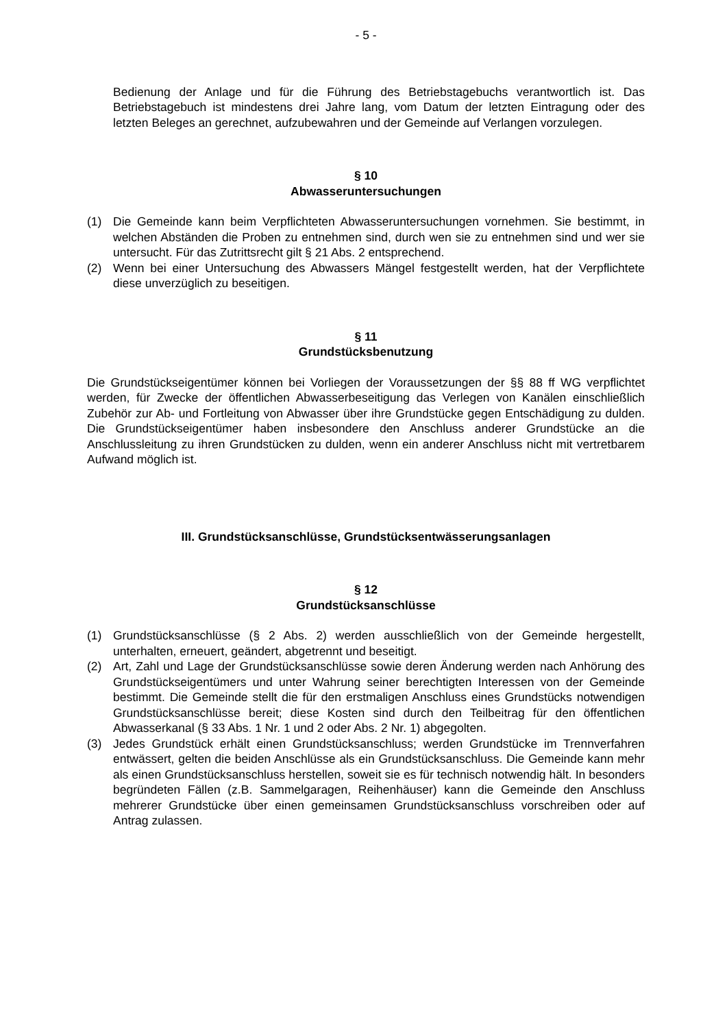- 5 -
Bedienung der Anlage und für die Führung des Betriebstagebuchs verantwortlich ist. Das Betriebstagebuch ist mindestens drei Jahre lang, vom Datum der letzten Eintragung oder des letzten Beleges an gerechnet, aufzubewahren und der Gemeinde auf Verlangen vorzulegen.
§ 10
Abwasseruntersuchungen
(1) Die Gemeinde kann beim Verpflichteten Abwasseruntersuchungen vornehmen. Sie bestimmt, in welchen Abständen die Proben zu entnehmen sind, durch wen sie zu entnehmen sind und wer sie untersucht. Für das Zutrittsrecht gilt § 21 Abs. 2 entsprechend.
(2) Wenn bei einer Untersuchung des Abwassers Mängel festgestellt werden, hat der Verpflichtete diese unverzüglich zu beseitigen.
§ 11
Grundstücksbenutzung
Die Grundstückseigentümer können bei Vorliegen der Voraussetzungen der §§ 88 ff WG verpflichtet werden, für Zwecke der öffentlichen Abwasserbeseitigung das Verlegen von Kanälen einschließlich Zubehör zur Ab- und Fortleitung von Abwasser über ihre Grundstücke gegen Entschädigung zu dulden. Die Grundstückseigentümer haben insbesondere den Anschluss anderer Grundstücke an die Anschlussleitung zu ihren Grundstücken zu dulden, wenn ein anderer Anschluss nicht mit vertretbarem Aufwand möglich ist.
III. Grundstücksanschlüsse, Grundstücksentwässerungsanlagen
§ 12
Grundstücksanschlüsse
(1) Grundstücksanschlüsse (§ 2 Abs. 2) werden ausschließlich von der Gemeinde hergestellt, unterhalten, erneuert, geändert, abgetrennt und beseitigt.
(2) Art, Zahl und Lage der Grundstücksanschlüsse sowie deren Änderung werden nach Anhörung des Grundstückseigentümers und unter Wahrung seiner berechtigten Interessen von der Gemeinde bestimmt. Die Gemeinde stellt die für den erstmaligen Anschluss eines Grundstücks notwendigen Grundstücksanschlüsse bereit; diese Kosten sind durch den Teilbeitrag für den öffentlichen Abwasserkanal (§ 33 Abs. 1 Nr. 1 und 2 oder Abs. 2 Nr. 1) abgegolten.
(3) Jedes Grundstück erhält einen Grundstücksanschluss; werden Grundstücke im Trennverfahren entwässert, gelten die beiden Anschlüsse als ein Grundstücksanschluss. Die Gemeinde kann mehr als einen Grundstücksanschluss herstellen, soweit sie es für technisch notwendig hält. In besonders begründeten Fällen (z.B. Sammelgaragen, Reihenhäuser) kann die Gemeinde den Anschluss mehrerer Grundstücke über einen gemeinsamen Grundstücksanschluss vorschreiben oder auf Antrag zulassen.